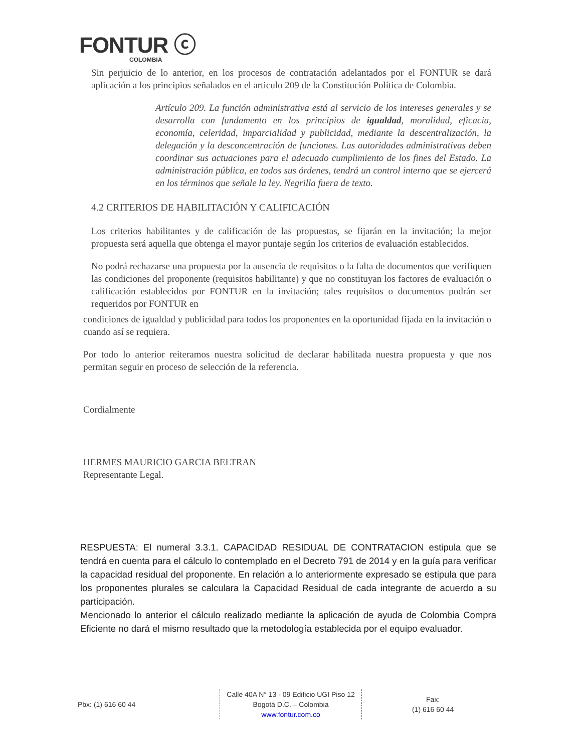FONTUR ⓒ
COLOMBIA
Sin perjuicio de lo anterior, en los procesos de contratación adelantados por el FONTUR se dará aplicación a los principios señalados en el articulo 209 de la Constitución Política de Colombia.
Artículo 209. La función administrativa está al servicio de los intereses generales y se desarrolla con fundamento en los principios de igualdad, moralidad, eficacia, economía, celeridad, imparcialidad y publicidad, mediante la descentralización, la delegación y la desconcentración de funciones. Las autoridades administrativas deben coordinar sus actuaciones para el adecuado cumplimiento de los fines del Estado. La administración pública, en todos sus órdenes, tendrá un control interno que se ejercerá en los términos que señale la ley. Negrilla fuera de texto.
4.2 CRITERIOS DE HABILITACIÓN Y CALIFICACIÓN
Los criterios habilitantes y de calificación de las propuestas, se fijarán en la invitación; la mejor propuesta será aquella que obtenga el mayor puntaje según los criterios de evaluación establecidos.
No podrá rechazarse una propuesta por la ausencia de requisitos o la falta de documentos que verifiquen las condiciones del proponente (requisitos habilitante) y que no constituyan los factores de evaluación o calificación establecidos por FONTUR en la invitación; tales requisitos o documentos podrán ser requeridos por FONTUR en
condiciones de igualdad y publicidad para todos los proponentes en la oportunidad fijada en la invitación o cuando así se requiera.
Por todo lo anterior reiteramos nuestra solicitud de declarar habilitada nuestra propuesta y que nos permitan seguir en proceso de selección de la referencia.
Cordialmente
HERMES MAURICIO GARCIA BELTRAN
Representante Legal.
RESPUESTA: El numeral 3.3.1. CAPACIDAD RESIDUAL DE CONTRATACION estipula que se tendrá en cuenta para el cálculo lo contemplado en el Decreto 791 de 2014 y en la guía para verificar la capacidad residual del proponente. En relación a lo anteriormente expresado se estipula que para los proponentes plurales se calculara la Capacidad Residual de cada integrante de acuerdo a su participación.
Mencionado lo anterior el cálculo realizado mediante la aplicación de ayuda de Colombia Compra Eficiente no dará el mismo resultado que la metodología establecida por el equipo evaluador.
Pbx: (1) 616 60 44
Calle 40A N° 13 - 09 Edificio UGI Piso 12
Bogotá D.C. – Colombia
www.fontur.com.co
Fax:
(1) 616 60 44